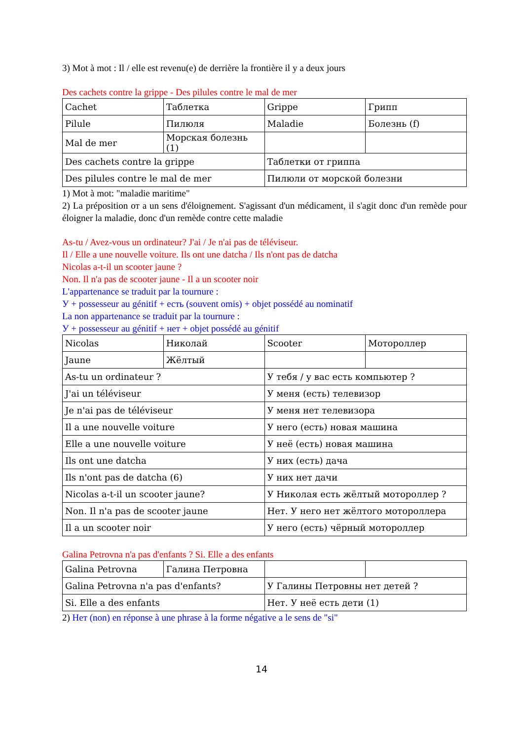3) Mot à mot : Il / elle est revenu(e) de derrière la frontière il y a deux jours
Des cachets contre la grippe - Des pilules contre le mal de mer
| Cachet | Таблетка | Grippe | Грипп |
| Pilule | Пилюля | Maladie | Болезнь (f) |
| Mal de mer | Морская болезнь (1) | | |
| Des cachets contre la grippe | | Таблетки от гриппа | |
| Des pilules contre le mal de mer | | Пилюли от морской болезни | |
1) Mot à mot: "maladie maritime"
2) La préposition от a un sens d'éloignement. S'agissant d'un médicament, il s'agit donc d'un remède pour éloigner la maladie, donc d'un remède contre cette maladie
As-tu / Avez-vous un ordinateur? J'ai / Je n'ai pas de téléviseur.
Il / Elle a une nouvelle voiture. Ils ont une datcha / Ils n'ont pas de datcha
Nicolas a-t-il un scooter jaune ?
Non. Il n'a pas de scooter jaune - Il a un scooter noir
L'appartenance se traduit par la tournure :
У + possesseur au génitif + есть (souvent omis) + objet possédé au nominatif
La non appartenance se traduit par la tournure :
У + possesseur au génitif + нет + objet possédé au génitif
| Nicolas | Николай | Scooter | Мотороллер |
| Jaune | Жёлтый | | |
| As-tu un ordinateur ? | | У тебя / у вас есть компьютер ? | |
| J'ai un téléviseur | | У меня (есть) телевизор | |
| Je n'ai pas de téléviseur | | У меня нет телевизора | |
| Il a une nouvelle voiture | | У него (есть) новая машина | |
| Elle a une nouvelle voiture | | У неё (есть) новая машина | |
| Ils ont une datcha | | У них (есть) дача | |
| Ils n'ont pas de datcha (6) | | У них нет дачи | |
| Nicolas a-t-il un scooter jaune? | | У Николая есть жёлтый мотороллер ? | |
| Non. Il n'a pas de scooter jaune | | Нет. У него нет жёлтого мотороллера | |
| Il a un scooter noir | | У него (есть) чёрный мотороллер | |
Galina Petrovna n'a pas d'enfants ? Si. Elle a des enfants
| Galina Petrovna | Галина Петровна | | |
| Galina Petrovna n'a pas d'enfants? | | У Галины Петровны нет детей ? | |
| Si. Elle a des enfants | | Нет. У неё есть дети (1) | |
2) Нет (non) en réponse à une phrase à la forme négative a le sens de "si"
14